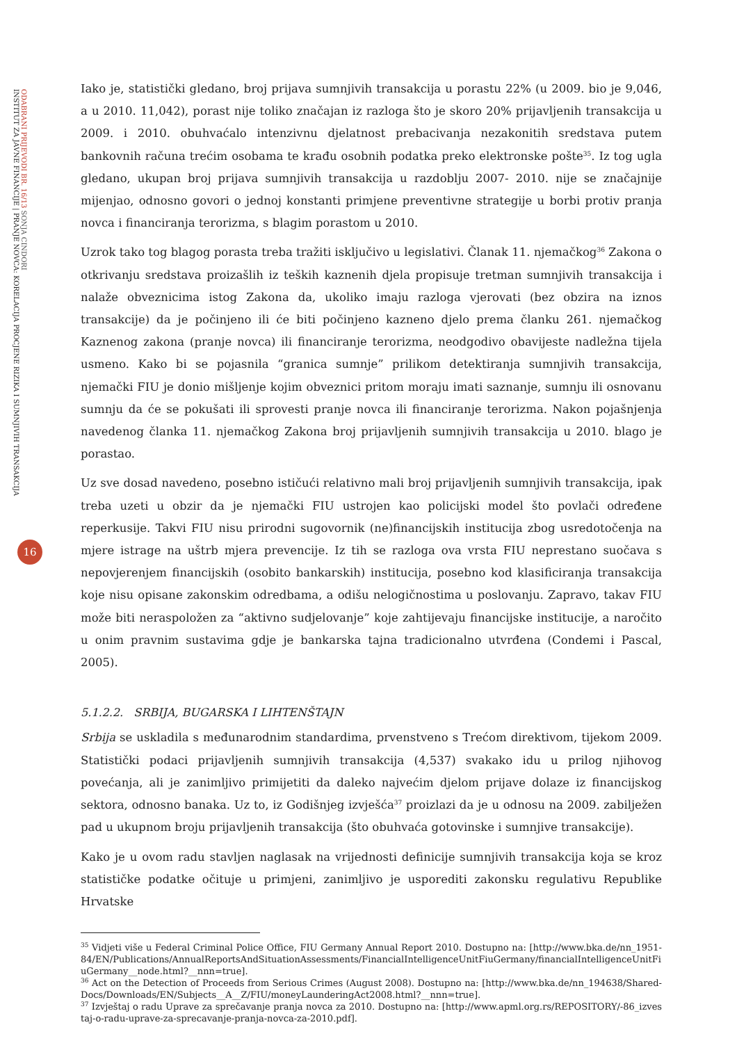INSTITUT ZA JAVNE FINANCIJE | PRANJE NOVCA: KORELACIJA PROCJENE RIZIKA I SUMNJIVIH TRANSAKCIJA
ODABRANI PRIJEVODI BR. 16/13 SONJA CINDORI
16
Iako je, statistički gledano, broj prijava sumnjivih transakcija u porastu 22% (u 2009. bio je 9,046, a u 2010. 11,042), porast nije toliko značajan iz razloga što je skoro 20% prijavljenih transakcija u 2009. i 2010. obuhvaćalo intenzivnu djelatnost prebacivanja nezakonitih sredstava putem bankovnih računa trećim osobama te krađu osobnih podatka preko elektronske pošte<sup>35</sup>. Iz tog ugla gledano, ukupan broj prijava sumnjivih transakcija u razdoblju 2007- 2010. nije se značajnije mijenjao, odnosno govori o jednoj konstanti primjene preventivne strategije u borbi protiv pranja novca i financiranja terorizma, s blagim porastom u 2010.
Uzrok tako tog blagog porasta treba tražiti isključivo u legislativi. Članak 11. njemačkog<sup>36</sup> Zakona o otkrivanju sredstava proizašlih iz teških kaznenih djela propisuje tretman sumnjivih transakcija i nalaže obveznicima istog Zakona da, ukoliko imaju razloga vjerovati (bez obzira na iznos transakcije) da je počinjeno ili će biti počinjeno kazneno djelo prema članku 261. njemačkog Kaznenog zakona (pranje novca) ili financiranje terorizma, neodgodivo obavijeste nadležna tijela usmeno. Kako bi se pojasnila “granica sumnje” prilikom detektiranja sumnjivih transakcija, njemački FIU je donio mišljenje kojim obveznici pritom moraju imati saznanje, sumnju ili osnovanu sumnju da će se pokušati ili sprovesti pranje novca ili financiranje terorizma. Nakon pojašnjenja navedenog članka 11. njemačkog Zakona broj prijavljenih sumnjivih transakcija u 2010. blago je porastao.
Uz sve dosad navedeno, posebno ističući relativno mali broj prijavljenih sumnjivih transakcija, ipak treba uzeti u obzir da je njemački FIU ustrojen kao policijski model što povlači određene reperkusije. Takvi FIU nisu prirodni sugovornik (ne)financijskih institucija zbog usredotočenja na mjere istrage na uštrb mjera prevencije. Iz tih se razloga ova vrsta FIU neprestano suočava s nepovjerenjem financijskih (osobito bankarskih) institucija, posebno kod klasificiranja transakcija koje nisu opisane zakonskim odredbama, a odišu nelogičnostima u poslovanju. Zapravo, takav FIU može biti neraspoložen za “aktivno sudjelovanje” koje zahtijevaju financijske institucije, a naročito u onim pravnim sustavima gdje je bankarska tajna tradicionalno utvrđena (Condemi i Pascal, 2005).
5.1.2.2. SRBIJA, BUGARSKA I LIHTENŠTAJN
Srbija se uskladila s međunarodnim standardima, prvenstveno s Trećom direktivom, tijekom 2009. Statistički podaci prijavljenih sumnjivih transakcija (4,537) svakako idu u prilog njihovog povećanja, ali je zanimljivo primijetiti da daleko najvećim djelom prijave dolaze iz financijskog sektora, odnosno banaka. Uz to, iz Godišnjeg izvješća<sup>37</sup> proizlazi da je u odnosu na 2009. zabilježen pad u ukupnom broju prijavljenih transakcija (što obuhvaća gotovinske i sumnjive transakcije).
Kako je u ovom radu stavljen naglasak na vrijednosti definicije sumnjivih transakcija koja se kroz statističke podatke očituje u primjeni, zanimljivo je usporediti zakonsku regulativu Republike Hrvatske
<sup>35</sup> Vidjeti više u Federal Criminal Police Office, FIU Germany Annual Report 2010. Dostupno na: [http://www.bka.de/nn_1951-84/EN/Publications/AnnualReportsAndSituationAssessments/FinancialIntelligenceUnitFiuGermany/financialIntelligenceUnitFiuGermany__node.html?__nnn=true].
<sup>36</sup> Act on the Detection of Proceeds from Serious Crimes (August 2008). Dostupno na: [http://www.bka.de/nn_194638/Shared-Docs/Downloads/EN/Subjects__A__Z/FIU/moneyLaunderingAct2008.html?__nnn=true].
<sup>37</sup> Izvještaj o radu Uprave za sprečavanje pranja novca za 2010. Dostupno na: [http://www.apml.org.rs/REPOSITORY/-86_izvestaj-o-radu-uprave-za-sprecavanje-pranja-novca-za-2010.pdf].